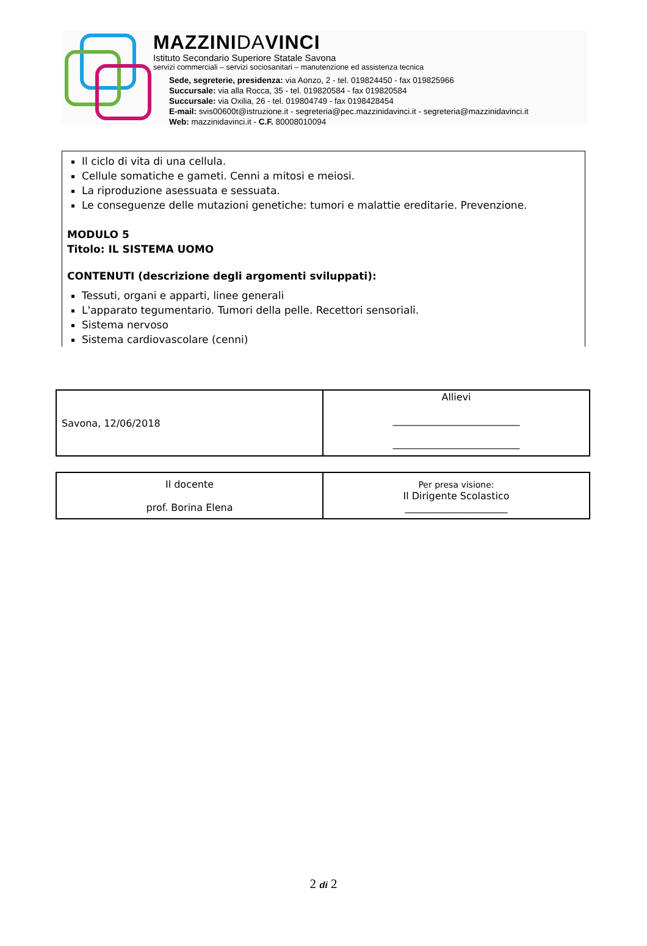MAZZINIDAVINCI
Istituto Secondario Superiore Statale Savona
servizi commerciali – servizi sociosanitari – manutenzione ed assistenza tecnica
Sede, segreterie, presidenza: via Aonzo, 2 - tel. 019824450 - fax 019825966
Succursale: via alla Rocca, 35 - tel. 019820584 - fax 019820584
Succursale: via Oxilia, 26 - tel. 019804749 - fax 0198428454
E-mail: svis00600t@istruzione.it - segreteria@pec.mazzinidavinci.it - segreteria@mazzinidavinci.it
Web: mazzinidavinci.it - C.F. 80008010094
Il ciclo di vita di una cellula.
Cellule somatiche e gameti. Cenni a mitosi e meiosi.
La riproduzione asessuata e sessuata.
Le conseguenze delle mutazioni genetiche: tumori e malattie ereditarie. Prevenzione.
MODULO 5
Titolo: IL SISTEMA UOMO
CONTENUTI (descrizione degli argomenti sviluppati):
Tessuti, organi e apparti, linee generali
L'apparato tegumentario. Tumori della pelle. Recettori sensoriali.
Sistema nervoso
Sistema cardiovascolare (cenni)
| Savona, 12/06/2018 | Allievi __________________________ __________________________ |
| Il docente prof. Borina Elena | Per presa visione: Il Dirigente Scolastico _____________________ |
2 di 2